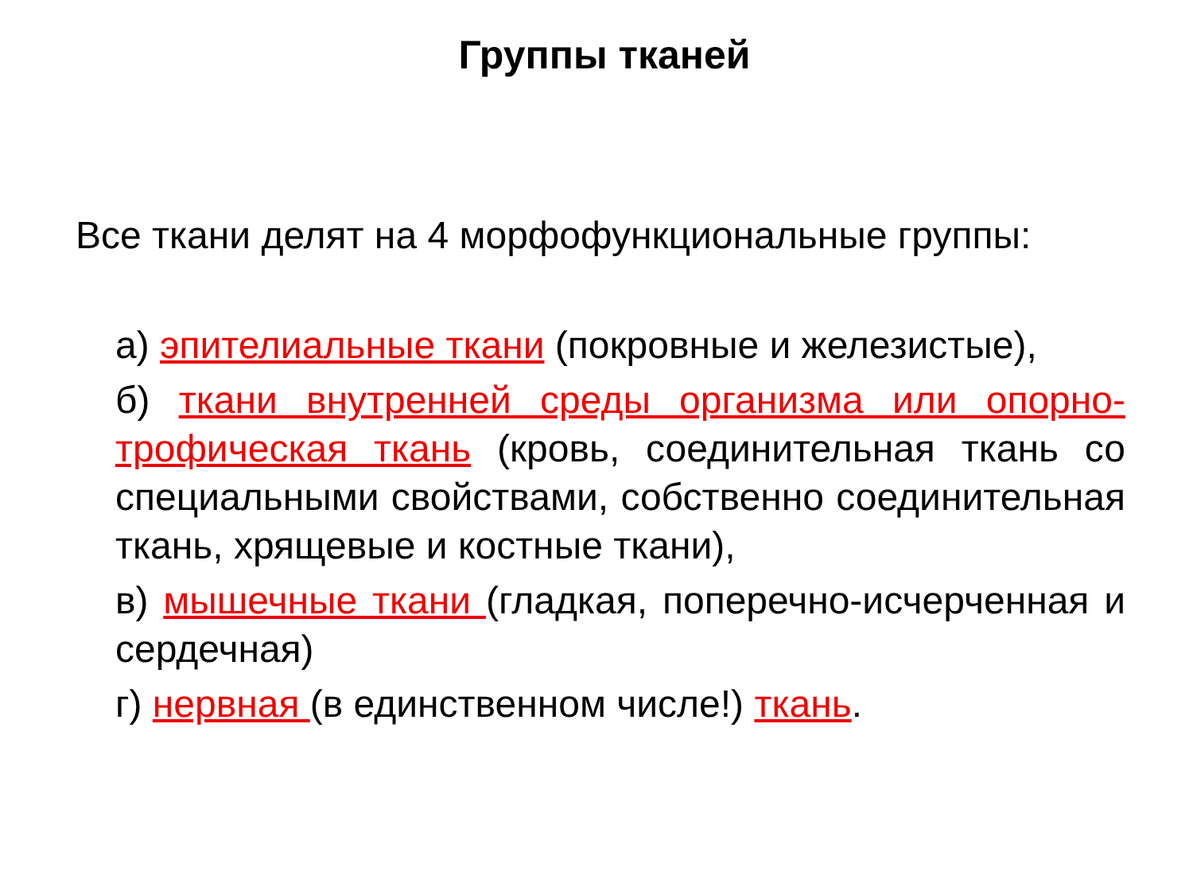Группы тканей
Все ткани делят на 4 морфофункциональные группы:
а) эпителиальные ткани (покровные и железистые),
б) ткани внутренней среды организма или опорно-трофическая ткань (кровь, соединительная ткань со специальными свойствами, собственно соединительная ткань, хрящевые и костные ткани),
в) мышечные ткани (гладкая, поперечно-исчерченная и сердечная)
г) нервная (в единственном числе!) ткань.